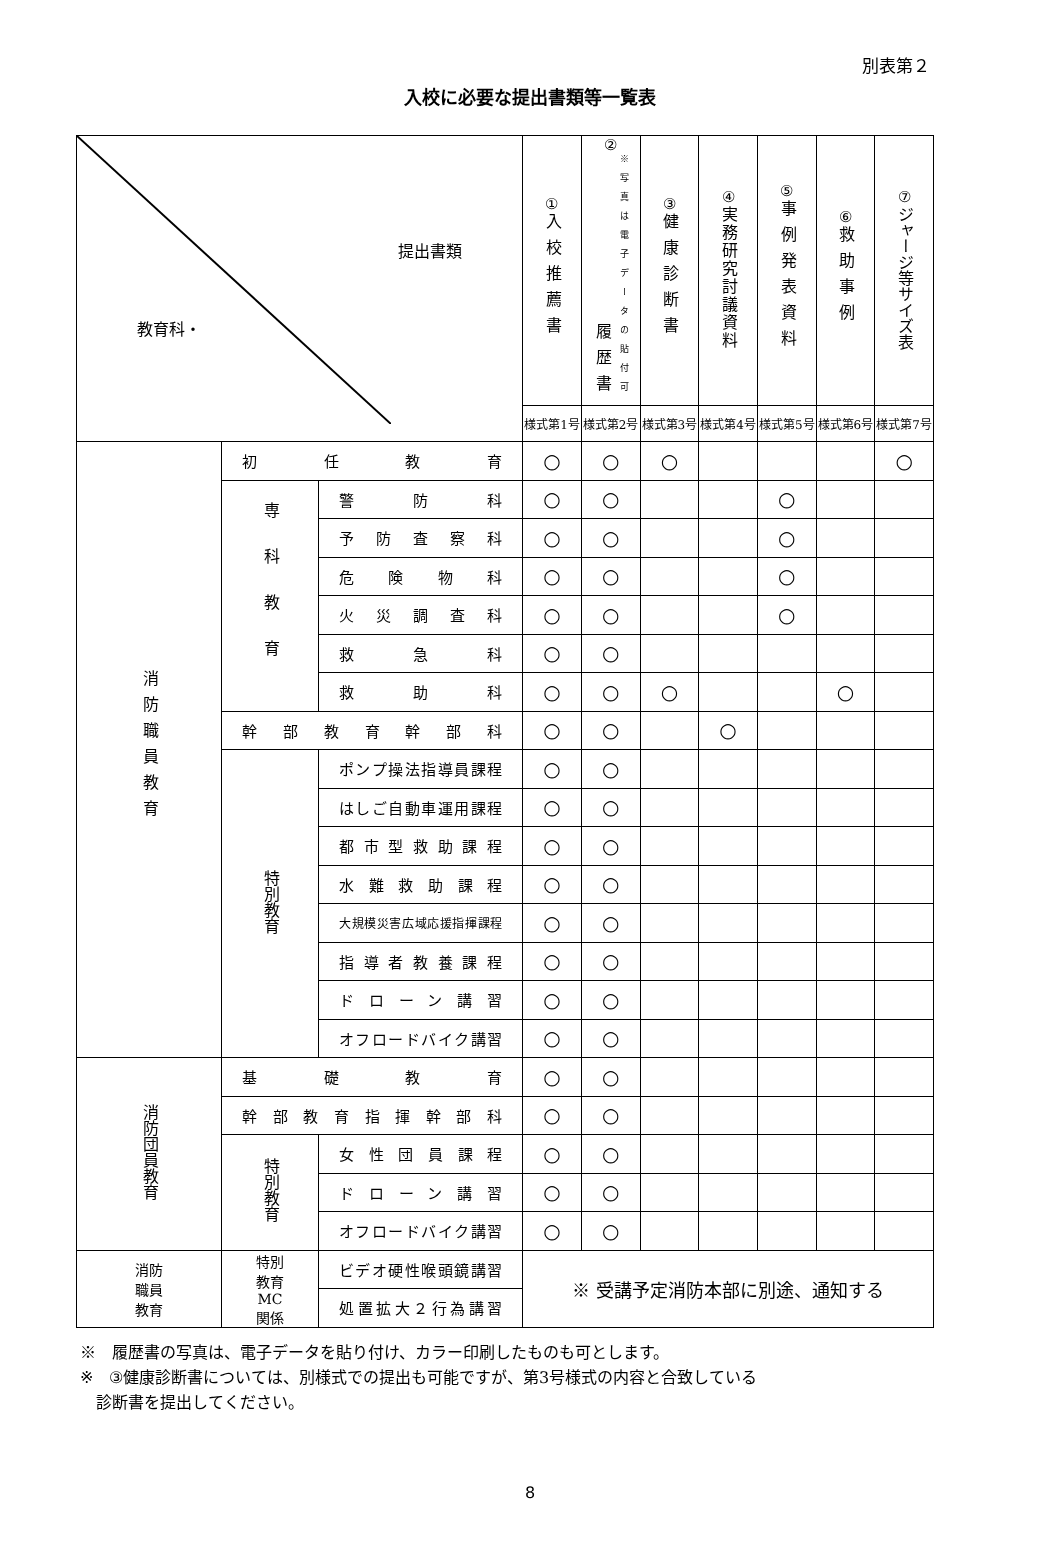別表第２
入校に必要な提出書類等一覧表
| 提出書類 教育科・ | | | ① 入校推薦書 | ② 履歴書 ※写真は電子データの貼付可 | ③ 健康診断書 | ④ 実務研究討議資料 | ⑤ 事例発表資料 | ⑥ 救助事例 | ⑦ ジャージ等サイズ表 |
| --- | --- | --- | --- | --- | --- | --- | --- | --- | --- |
| | | | 様式第1号 | 様式第2号 | 様式第3号 | 様式第4号 | 様式第5号 | 様式第6号 | 様式第7号 |
| 消防職員教育 | 初任教育 | | ○ | ○ | ○ | | | | ○ |
| | 専科教育 | 警防科 | ○ | ○ | | | ○ | | |
| | | 予防査察科 | ○ | ○ | | | ○ | | |
| | | 危険物科 | ○ | ○ | | | ○ | | |
| | | 火災調査科 | ○ | ○ | | | ○ | | |
| | | 救急科 | ○ | ○ | | | | | |
| | | 救助科 | ○ | ○ | ○ | | | ○ | |
| | 幹部教育幹部科 | | ○ | ○ | | ○ | | | |
| | 特別教育 | ポンプ操法指導員課程 | ○ | ○ | | | | | |
| | | はしご自動車運用課程 | ○ | ○ | | | | | |
| | | 都市型救助課程 | ○ | ○ | | | | | |
| | | 水難救助課程 | ○ | ○ | | | | | |
| | | 大規模災害広域応援指揮課程 | ○ | ○ | | | | | |
| | | 指導者教養課程 | ○ | ○ | | | | | |
| | | ドローン講習 | ○ | ○ | | | | | |
| | | オフロードバイク講習 | ○ | ○ | | | | | |
| 消防団員教育 | 基礎教育 | | ○ | ○ | | | | | |
| | 幹部教育指揮幹部科 | | ○ | ○ | | | | | |
| | 特別教育 | 女性団員課程 | ○ | ○ | | | | | |
| | | ドローン講習 | ○ | ○ | | | | | |
| | | オフロードバイク講習 | ○ | ○ | | | | | |
| 消防 職員 教育 | 特別 教育 MC 関係 | ビデオ硬性喉頭鏡講習 | ※ 受講予定消防本部に別途、通知する | | | | | | |
| | | 処置拡大２行為講習 | | | | | | | |
※　履歴書の写真は、電子データを貼り付け、カラー印刷したものも可とします。
※　③健康診断書については、別様式での提出も可能ですが、第3号様式の内容と合致している
　診断書を提出してください。
8